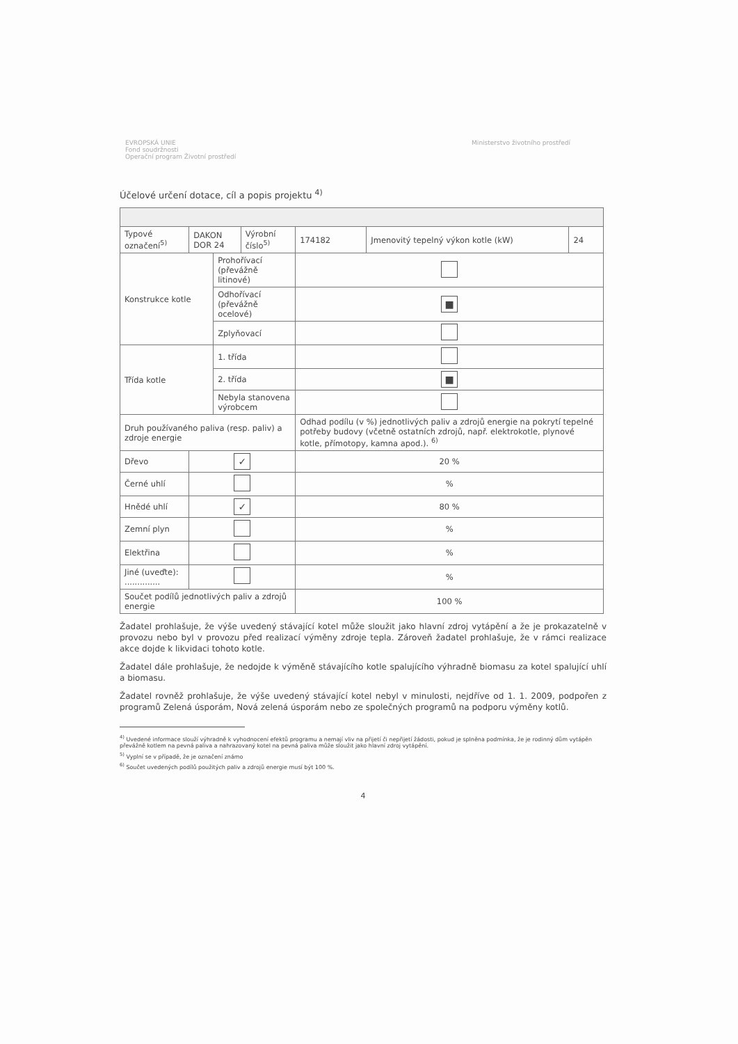EVROPSKÁ UNIE
Fond soudržnosti
Operační program Životní prostředí
Ministerstvo životního prostředí
Účelové určení dotace, cíl a popis projektu <sup>4)</sup>
| Typové označení<sup>5)</sup> | DAKON DOR 24 | | Výrobní číslo<sup>5)</sup> | 174182 | Jmenovitý tepelný výkon kotle (kW) | 24 |
| Konstrukce kotle | | Prohořívací (převážně litinové) | | | | |
| | | Odhořívací (převážně ocelové) | | ■ | | |
| | | Zplyňovací | | | | |
| Třída kotle | | 1. třída | | | | |
| | | 2. třída | | ■ | | |
| | | Nebyla stanovena výrobcem | | | | |
| Druh používaného paliva (resp. paliv) a zdroje energie | | | | Odhad podílu (v %) jednotlivých paliv a zdrojů energie na pokrytí tepelné potřeby budovy (včetně ostatních zdrojů, např. elektrokotle, plynové kotle, přímotopy, kamna apod.). <sup>6)</sup> | | |
| Dřevo | ✓ | | | 20 % | | |
| Černé uhlí | | | | % | | |
| Hnědé uhlí | ✓ | | | 80 % | | |
| Zemní plyn | | | | % | | |
| Elektřina | | | | % | | |
| Jiné (uveďte): .............. | | | | % | | |
| Součet podílů jednotlivých paliv a zdrojů energie | | | | 100 % | | |
Žadatel prohlašuje, že výše uvedený stávající kotel může sloužit jako hlavní zdroj vytápění a že je prokazatelně v provozu nebo byl v provozu před realizací výměny zdroje tepla. Zároveň žadatel prohlašuje, že v rámci realizace akce dojde k likvidaci tohoto kotle.
Žadatel dále prohlašuje, že nedojde k výměně stávajícího kotle spalujícího výhradně biomasu za kotel spalující uhlí a biomasu.
Žadatel rovněž prohlašuje, že výše uvedený stávající kotel nebyl v minulosti, nejdříve od 1. 1. 2009, podpořen z programů Zelená úsporám, Nová zelená úsporám nebo ze společných programů na podporu výměny kotlů.
<sup>4)</sup> Uvedené informace slouží výhradně k vyhodnocení efektů programu a nemají vliv na přijetí či nepřijetí žádosti, pokud je splněna podmínka, že je rodinný dům vytápěn převážně kotlem na pevná paliva a nahrazovaný kotel na pevná paliva může sloužit jako hlavní zdroj vytápění.
<sup>5)</sup> Vyplní se v případě, že je označení známo
<sup>6)</sup> Součet uvedených podílů použitých paliv a zdrojů energie musí být 100 %.
4